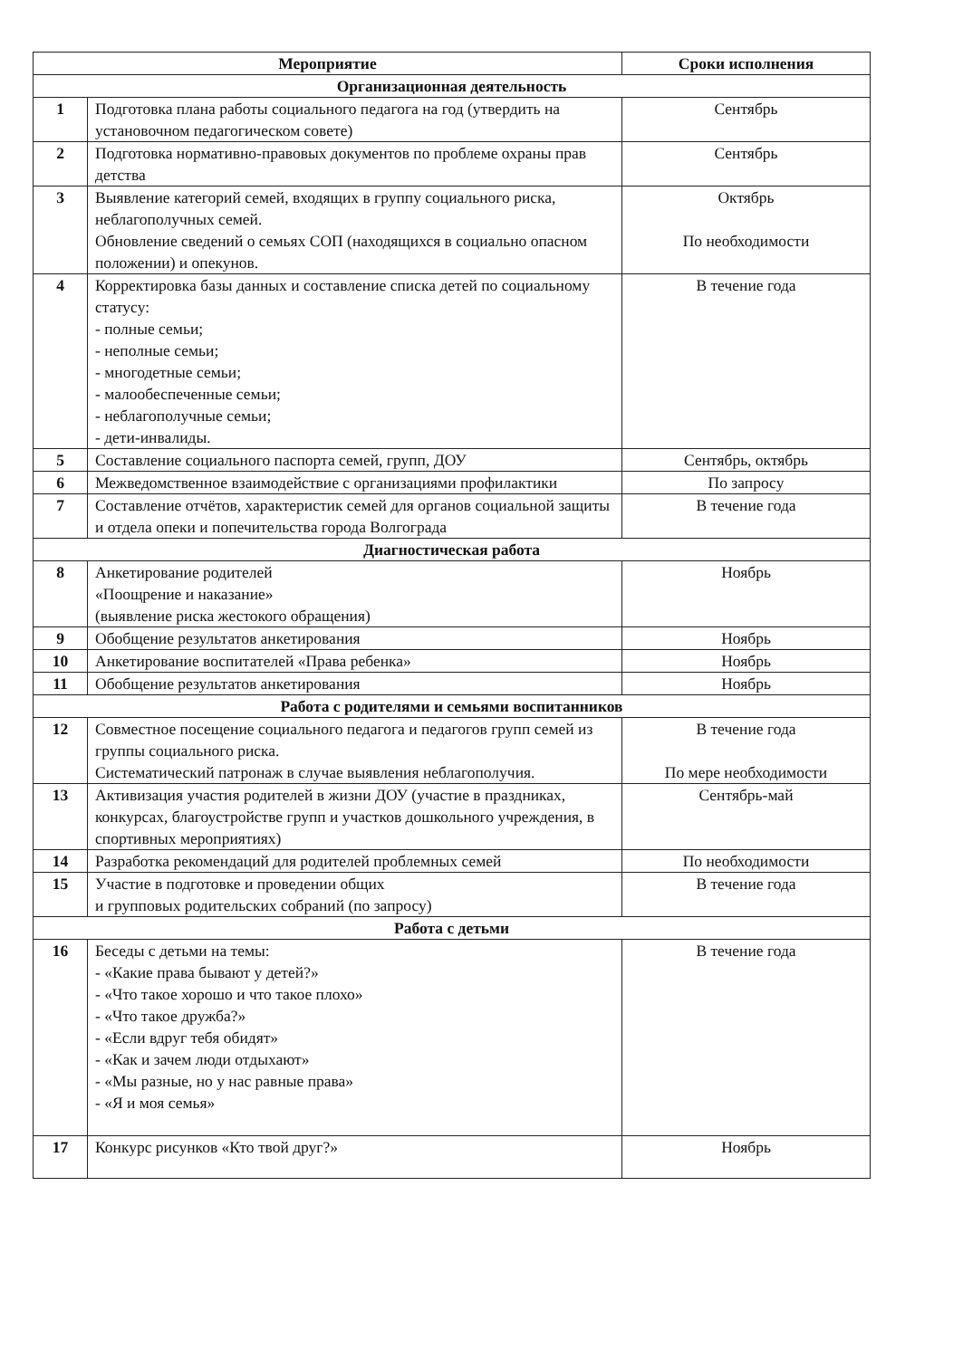| Мероприятие | | Сроки исполнения |
| --- | --- | --- |
| Организационная деятельность | | |
| 1 | Подготовка плана работы социального педагога на год (утвердить на установочном педагогическом совете) | Сентябрь |
| 2 | Подготовка нормативно-правовых документов по проблеме охраны прав детства | Сентябрь |
| 3 | Выявление категорий семей, входящих в группу социального риска, неблагополучных семей. Обновление сведений о семьях СОП (находящихся в социально опасном положении) и опекунов. | Октябрь По необходимости |
| 4 | Корректировка базы данных и составление списка детей по социальному статусу: - полные семьи; - неполные семьи; - многодетные семьи; - малообеспеченные семьи; - неблагополучные семьи; - дети-инвалиды. | В течение года |
| 5 | Составление социального паспорта семей, групп, ДОУ | Сентябрь, октябрь |
| 6 | Межведомственное взаимодействие с организациями профилактики | По запросу |
| 7 | Составление отчётов, характеристик семей для органов социальной защиты и отдела опеки и попечительства города Волгограда | В течение года |
| Диагностическая работа | | |
| 8 | Анкетирование родителей «Поощрение и наказание» (выявление риска жестокого обращения) | Ноябрь |
| 9 | Обобщение результатов анкетирования | Ноябрь |
| 10 | Анкетирование воспитателей «Права ребенка» | Ноябрь |
| 11 | Обобщение результатов анкетирования | Ноябрь |
| Работа с родителями и семьями воспитанников | | |
| 12 | Совместное посещение социального педагога и педагогов групп семей из группы социального риска. Систематический патронаж в случае выявления неблагополучия. | В течение года По мере необходимости |
| 13 | Активизация участия родителей в жизни ДОУ (участие в праздниках, конкурсах, благоустройстве групп и участков дошкольного учреждения, в спортивных мероприятиях) | Сентябрь-май |
| 14 | Разработка рекомендаций для родителей проблемных семей | По необходимости |
| 15 | Участие в подготовке и проведении общих и групповых родительских собраний (по запросу) | В течение года |
| Работа с детьми | | |
| 16 | Беседы с детьми на темы: - «Какие права бывают у детей?» - «Что такое хорошо и что такое плохо» - «Что такое дружба?» - «Если вдруг тебя обидят» - «Как и зачем люди отдыхают» - «Мы разные, но у нас равные права» - «Я и моя семья» | В течение года |
| 17 | Конкурс рисунков «Кто твой друг?» | Ноябрь |